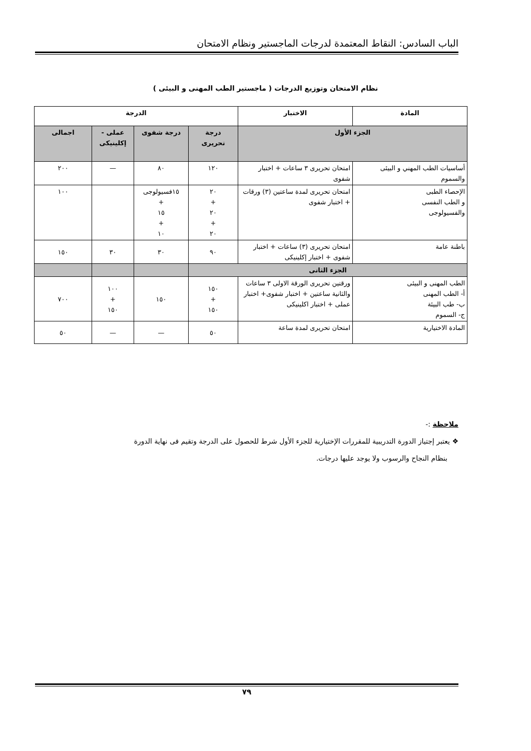الباب السادس: النقاط المعتمدة لدرجات الماجستير ونظام الامتحان
نظام الامتحان وتوزيع الدرجات ( ماجستير الطب المهنى و البيئى )
| المادة | الاختبار | الدرجة | | | |
| --- | --- | --- | --- | --- | --- |
| الجزء الأول | | درجة تحريرى | درجة شفوى | عملى - إكلينيكى | اجمالى |
| أساسيات الطب المهني و البيئى والسموم | امتحان تحريرى ٣ ساعات + اختبار شفوى | ١٢٠ | ٨٠ | — | ٢٠٠ |
| الإحصاء الطبى و الطب النفسى والفسيولوجى | امتحان تحريرى لمدة ساعتين (٣) ورقات + اختبار شفوى | ٢٠ + ٢٠ + ٢٠ | ١٥فسيولوجى + ١٥ + ١٠ | | ١٠٠ |
| باطنة عامة | امتحان تحريرى (٣) ساعات + اختبار شفوى + اختبار إكلينيكى | ٩٠ | ٣٠ | ٣٠ | ١٥٠ |
| الجزء الثانى | | | | | |
| الطب المهنى و البيئى أ- الطب المهنى ب- طب البيئة ج- السموم | ورقتين تحريرى الورقة الاولى ٣ ساعات والثانية ساعتين + اختبار شفوى+ اختبار عملى + اختبار اكلينيكى | ١٥٠ + ١٥٠ | ١٥٠ | ١٠٠ + ١٥٠ | ٧٠٠ |
| المادة الاختيارية | امتحان تحريرى لمدة ساعة | ٥٠ | — | — | ٥٠ |
ملاحظة :-
❖ يعتبر إجتياز الدورة التدريبية للمقررات الإختيارية للجزء الأول شرط للحصول على الدرجة وتقيم فى نهاية الدورة
بنظام النجاح والرسوب ولا يوجد عليها درجات.
٧٩